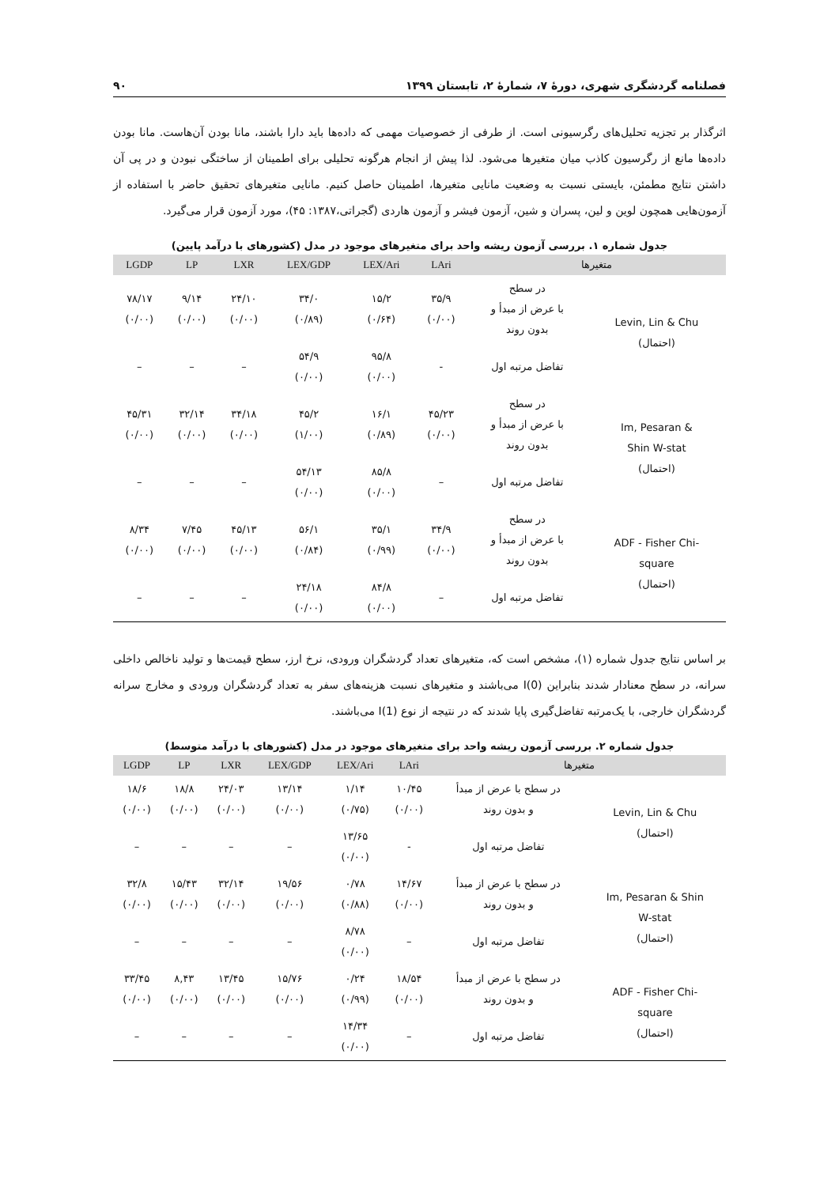فصلنامه گردشگری شهری، دورهٔ ۷، شمارهٔ ۲، تابستان ۱۳۹۹ ۹۰
اثرگذار بر تجزیه تحلیل‌های رگرسیونی است. از طرفی از خصوصیات مهمی که داده‌ها باید دارا باشند، مانا بودن آن‌هاست. مانا بودن داده‌ها مانع از رگرسیون کاذب میان متغیرها می‌شود. لذا پیش از انجام هرگونه تحلیلی برای اطمینان از ساختگی نبودن و در پی آن داشتن نتایج مطمئن، بایستی نسبت به وضعیت مانایی متغیرها، اطمینان حاصل کنیم. مانایی متغیرهای تحقیق حاضر با استفاده از آزمون‌هایی همچون لوین و لین، پسران و شین، آزمون فیشر و آزمون هاردی (گجراتی،۱۳۸۷: ۴۵)، مورد آزمون قرار می‌گیرد.
جدول شماره ۱. بررسی آزمون ریشه واحد برای متغیرهای موجود در مدل (کشورهای با درآمد پایین)
| LGDP | LP | LXR | LEX/GDP | LEX/Ari | LAri | متغیرها | |
| --- | --- | --- | --- | --- | --- | --- | --- |
| ۷۸/۱۷ (۰/۰۰) | ۹/۱۴ (۰/۰۰) | ۲۴/۱۰ (۰/۰۰) | ۳۴/۰ (۰/۸۹) | ۱۵/۲ (۰/۶۴) | ۳۵/۹ (۰/۰۰) | در سطح با عرض از مبدأ و بدون روند | Levin, Lin & Chu (احتمال) |
| – | – | – | ۵۴/۹ (۰/۰۰) | ۹۵/۸ (۰/۰۰) | - | تفاضل مرتبه اول | |
| ۴۵/۳۱ (۰/۰۰) | ۳۲/۱۴ (۰/۰۰) | ۳۴/۱۸ (۰/۰۰) | ۴۵/۲ (۱/۰۰) | ۱۶/۱ (۰/۸۹) | ۴۵/۲۳ (۰/۰۰) | در سطح با عرض از مبدأ و بدون روند | Im, Pesaran & Shin W-stat (احتمال) |
| – | – | – | ۵۴/۱۳ (۰/۰۰) | ۸۵/۸ (۰/۰۰) | – | تفاضل مرتبه اول | |
| ۸/۳۴ (۰/۰۰) | ۷/۴۵ (۰/۰۰) | ۴۵/۱۳ (۰/۰۰) | ۵۶/۱ (۰/۸۴) | ۳۵/۱ (۰/۹۹) | ۳۴/۹ (۰/۰۰) | در سطح با عرض از مبدأ و بدون روند | ADF - Fisher Chi- square (احتمال) |
| – | – | – | ۲۴/۱۸ (۰/۰۰) | ۸۴/۸ (۰/۰۰) | – | تفاضل مرتبه اول | |
بر اساس نتایج جدول شماره (۱)، مشخص است که، متغیرهای تعداد گردشگران ورودی، نرخ ارز، سطح قیمت‌ها و تولید ناخالص داخلی سرانه، در سطح معنادار شدند بنابراین I(0) می‌باشند و متغیرهای نسبت هزینه‌های سفر به تعداد گردشگران ورودی و مخارج سرانه گردشگران خارجی، با یک‌مرتبه تفاضل‌گیری پایا شدند که در نتیجه از نوع I(1) می‌باشند.
جدول شماره ۲. بررسی آزمون ریشه واحد برای متغیرهای موجود در مدل (کشورهای با درآمد متوسط)
| LGDP | LP | LXR | LEX/GDP | LEX/Ari | LAri | متغیرها | |
| --- | --- | --- | --- | --- | --- | --- | --- |
| ۱۸/۶ (۰/۰۰) | ۱۸/۸ (۰/۰۰) | ۲۴/۰۳ (۰/۰۰) | ۱۳/۱۴ (۰/۰۰) | ۱/۱۴ (۰/۷۵) | ۱۰/۴۵ (۰/۰۰) | در سطح با عرض از مبدأ و بدون روند | Levin, Lin & Chu (احتمال) |
| – | – | – | – | ۱۳/۶۵ (۰/۰۰) | - | تفاضل مرتبه اول | |
| ۳۲/۸ (۰/۰۰) | ۱۵/۴۳ (۰/۰۰) | ۳۲/۱۴ (۰/۰۰) | ۱۹/۵۶ (۰/۰۰) | ۰/۷۸ (۰/۸۸) | ۱۴/۶۷ (۰/۰۰) | در سطح با عرض از مبدأ و بدون روند | Im, Pesaran & Shin W-stat (احتمال) |
| – | – | – | – | ۸/۷۸ (۰/۰۰) | – | تفاضل مرتبه اول | |
| ۳۳/۴۵ (۰/۰۰) | ۸,۴۳ (۰/۰۰) | ۱۳/۴۵ (۰/۰۰) | ۱۵/۷۶ (۰/۰۰) | ۰/۲۴ (۰/۹۹) | ۱۸/۵۴ (۰/۰۰) | در سطح با عرض از مبدأ و بدون روند | ADF - Fisher Chi- square (احتمال) |
| – | – | – | – | ۱۴/۳۴ (۰/۰۰) | – | تفاضل مرتبه اول | |